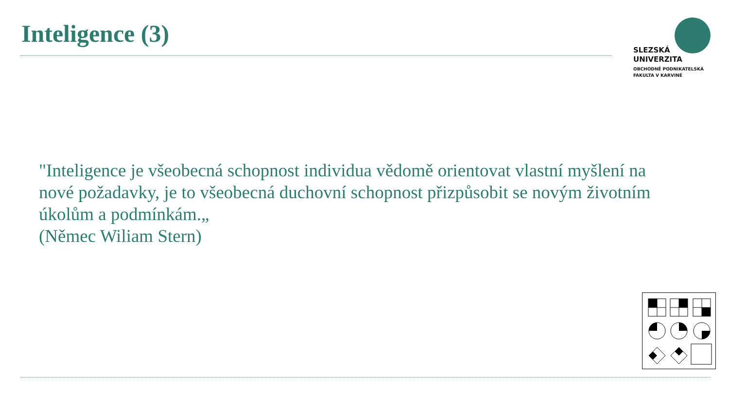Inteligence (3)
SLEZSKÁ
UNIVERZITA
OBCHODNĚ PODNIKATELSKÁ
FAKULTA V KARVINÉ
"Inteligence je všeobecná schopnost individua vědomě orientovat vlastní myšlení na nové požadavky, je to všeobecná duchovní schopnost přizpůsobit se novým životním úkolům a podmínkám.„
(Němec Wiliam Stern)